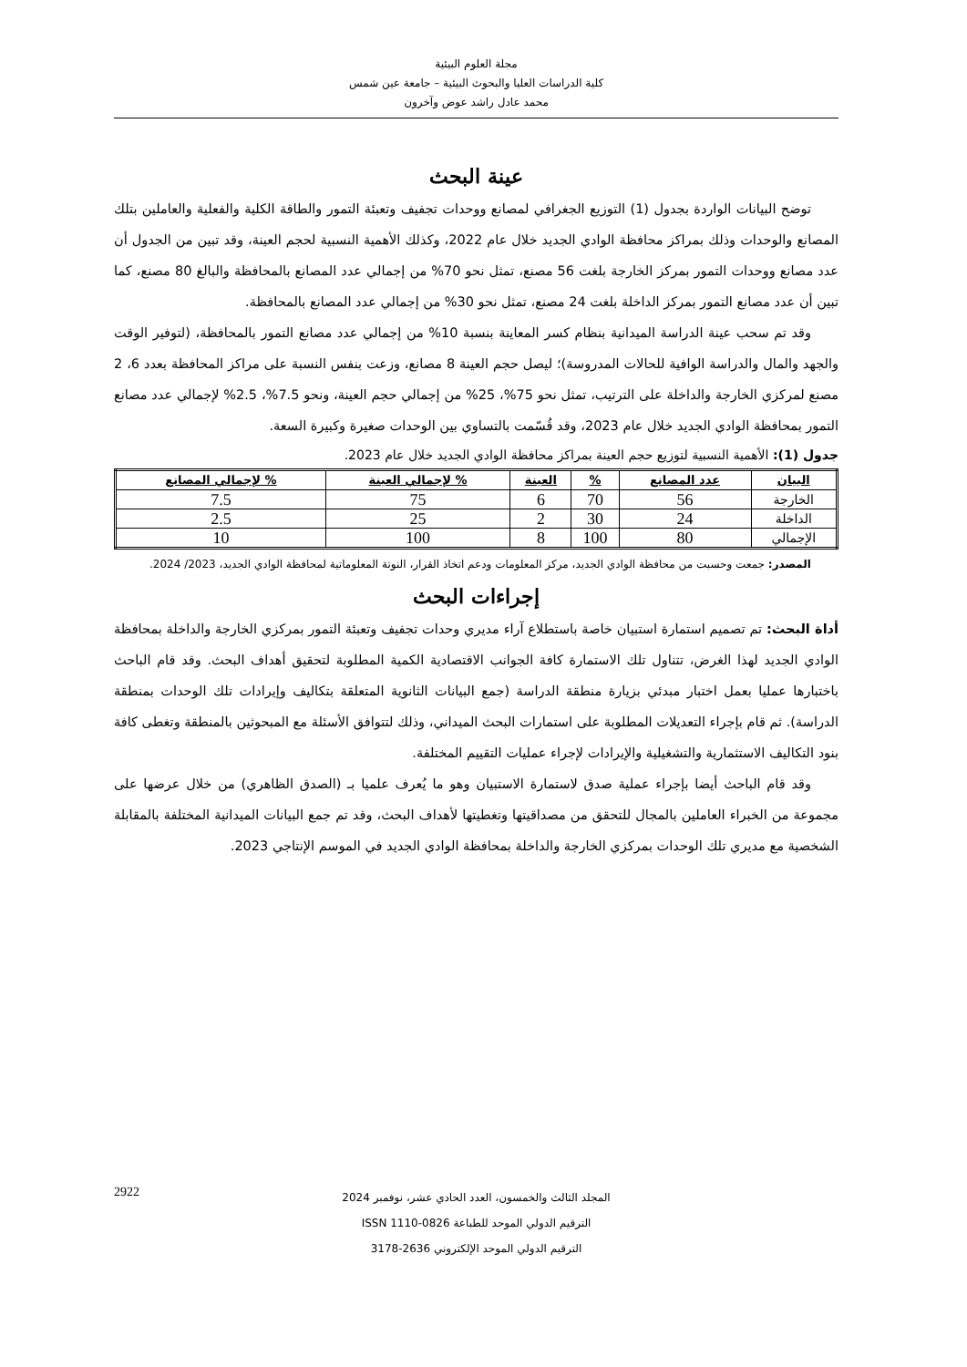مجلة العلوم البيئية
كلية الدراسات العليا والبحوث البيئية – جامعة عين شمس
محمد عادل راشد عوض وآخرون
عينة البحث
توضح البيانات الواردة بجدول (1) التوزيع الجغرافي لمصانع ووحدات تجفيف وتعبئة التمور والطاقة الكلية والفعلية والعاملين بتلك المصانع والوحدات وذلك بمراكز محافظة الوادي الجديد خلال عام 2022، وكذلك الأهمية النسبية لحجم العينة، وقد تبين من الجدول أن عدد مصانع ووحدات التمور بمركز الخارجة بلغت 56 مصنع، تمثل نحو 70% من إجمالي عدد المصانع بالمحافظة والبالغ 80 مصنع، كما تبين أن عدد مصانع التمور بمركز الداخلة بلغت 24 مصنع، تمثل نحو 30% من إجمالي عدد المصانع بالمحافظة.
وقد تم سحب عينة الدراسة الميدانية بنظام كسر المعاينة بنسبة 10% من إجمالي عدد مصانع التمور بالمحافظة، (لتوفير الوقت والجهد والمال والدراسة الوافية للحالات المدروسة)؛ ليصل حجم العينة 8 مصانع، وزعت بنفس النسبة على مراكز المحافظة بعدد 6، 2 مصنع لمركزي الخارجة والداخلة على الترتيب، تمثل نحو 75%، 25% من إجمالي حجم العينة، ونحو 7.5%، 2.5% لإجمالي عدد مصانع التمور بمحافظة الوادي الجديد خلال عام 2023، وقد قُسّمت بالتساوي بين الوحدات صغيرة وكبيرة السعة.
جدول (1): الأهمية النسبية لتوزيع حجم العينة بمراكز محافظة الوادي الجديد خلال عام 2023.
| البيان | عدد المصانع | % | العينة | % لإجمالي العينة | % لإجمالي المصانع |
| --- | --- | --- | --- | --- | --- |
| الخارجة | 56 | 70 | 6 | 75 | 7.5 |
| الداخلة | 24 | 30 | 2 | 25 | 2.5 |
| الإجمالي | 80 | 100 | 8 | 100 | 10 |
المصدر: جمعت وحسبت من محافظة الوادي الجديد، مركز المعلومات ودعم اتخاذ القرار، النوتة المعلوماتية لمحافظة الوادي الجديد، 2023/ 2024.
إجراءات البحث
أداة البحث: تم تصميم استمارة استبيان خاصة باستطلاع آراء مديري وحدات تجفيف وتعبئة التمور بمركزي الخارجة والداخلة بمحافظة الوادي الجديد لهذا الغرض، تتناول تلك الاستمارة كافة الجوانب الاقتصادية الكمية المطلوبة لتحقيق أهداف البحث. وقد قام الباحث باختبارها عمليا بعمل اختبار مبدئي بزيارة منطقة الدراسة (جمع البيانات الثانوية المتعلقة بتكاليف وإيرادات تلك الوحدات بمنطقة الدراسة). ثم قام بإجراء التعديلات المطلوبة على استمارات البحث الميداني، وذلك لتتوافق الأسئلة مع المبحوثين بالمنطقة وتغطى كافة بنود التكاليف الاستثمارية والتشغيلية والإيرادات لإجراء عمليات التقييم المختلفة.
وقد قام الباحث أيضا بإجراء عملية صدق لاستمارة الاستبيان وهو ما يُعرف علميا بـ (الصدق الظاهري) من خلال عرضها على مجموعة من الخبراء العاملين بالمجال للتحقق من مصداقيتها وتغطيتها لأهداف البحث، وقد تم جمع البيانات الميدانية المختلفة بالمقابلة الشخصية مع مديري تلك الوحدات بمركزي الخارجة والداخلة بمحافظة الوادي الجديد في الموسم الإنتاجي 2023.
2922
المجلد الثالث والخمسون، العدد الحادي عشر، نوفمبر 2024
الترقيم الدولي الموحد للطباعة ISSN 1110-0826
الترقيم الدولي الموحد الإلكتروني 2636-3178